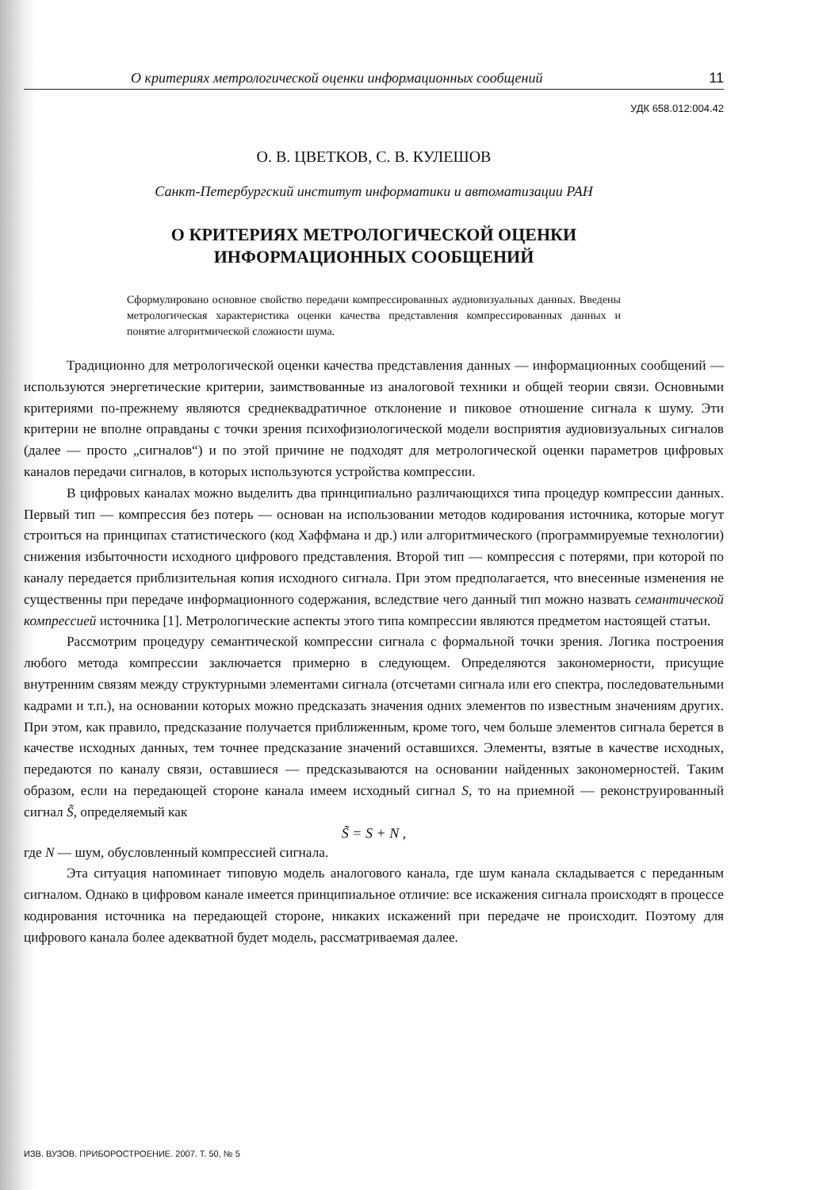О критериях метрологической оценки информационных сообщений 11
УДК 658.012:004.42
О. В. ЦВЕТКОВ, С. В. КУЛЕШОВ
Санкт-Петербургский институт информатики и автоматизации РАН
О КРИТЕРИЯХ МЕТРОЛОГИЧЕСКОЙ ОЦЕНКИ
ИНФОРМАЦИОННЫХ СООБЩЕНИЙ
Сформулировано основное свойство передачи компрессированных аудиовизуальных данных. Введены метрологическая характеристика оценки качества представления компрессированных данных и понятие алгоритмической сложности шума.
Традиционно для метрологической оценки качества представления данных — информационных сообщений — используются энергетические критерии, заимствованные из аналоговой техники и общей теории связи. Основными критериями по-прежнему являются среднеквадратичное отклонение и пиковое отношение сигнала к шуму. Эти критерии не вполне оправданы с точки зрения психофизиологической модели восприятия аудиовизуальных сигналов (далее — просто „сигналов“) и по этой причине не подходят для метрологической оценки параметров цифровых каналов передачи сигналов, в которых используются устройства компрессии.
В цифровых каналах можно выделить два принципиально различающихся типа процедур компрессии данных. Первый тип — компрессия без потерь — основан на использовании методов кодирования источника, которые могут строиться на принципах статистического (код Хаффмана и др.) или алгоритмического (программируемые технологии) снижения избыточности исходного цифрового представления. Второй тип — компрессия с потерями, при которой по каналу передается приблизительная копия исходного сигнала. При этом предполагается, что внесенные изменения не существенны при передаче информационного содержания, вследствие чего данный тип можно назвать семантической компрессией источника [1]. Метрологические аспекты этого типа компрессии являются предметом настоящей статьи.
Рассмотрим процедуру семантической компрессии сигнала с формальной точки зрения. Логика построения любого метода компрессии заключается примерно в следующем. Определяются закономерности, присущие внутренним связям между структурными элементами сигнала (отсчетами сигнала или его спектра, последовательными кадрами и т.п.), на основании которых можно предсказать значения одних элементов по известным значениям других. При этом, как правило, предсказание получается приближенным, кроме того, чем больше элементов сигнала берется в качестве исходных данных, тем точнее предсказание значений оставшихся. Элементы, взятые в качестве исходных, передаются по каналу связи, оставшиеся — предсказываются на основании найденных закономерностей. Таким образом, если на передающей стороне канала имеем исходный сигнал S, то на приемной — реконструированный сигнал S̃, определяемый как
S̃ = S + N ,
где N — шум, обусловленный компрессией сигнала.
Эта ситуация напоминает типовую модель аналогового канала, где шум канала складывается с переданным сигналом. Однако в цифровом канале имеется принципиальное отличие: все искажения сигнала происходят в процессе кодирования источника на передающей стороне, никаких искажений при передаче не происходит. Поэтому для цифрового канала более адекватной будет модель, рассматриваемая далее.
ИЗВ. ВУЗОВ. ПРИБОРОСТРОЕНИЕ. 2007. Т. 50, № 5